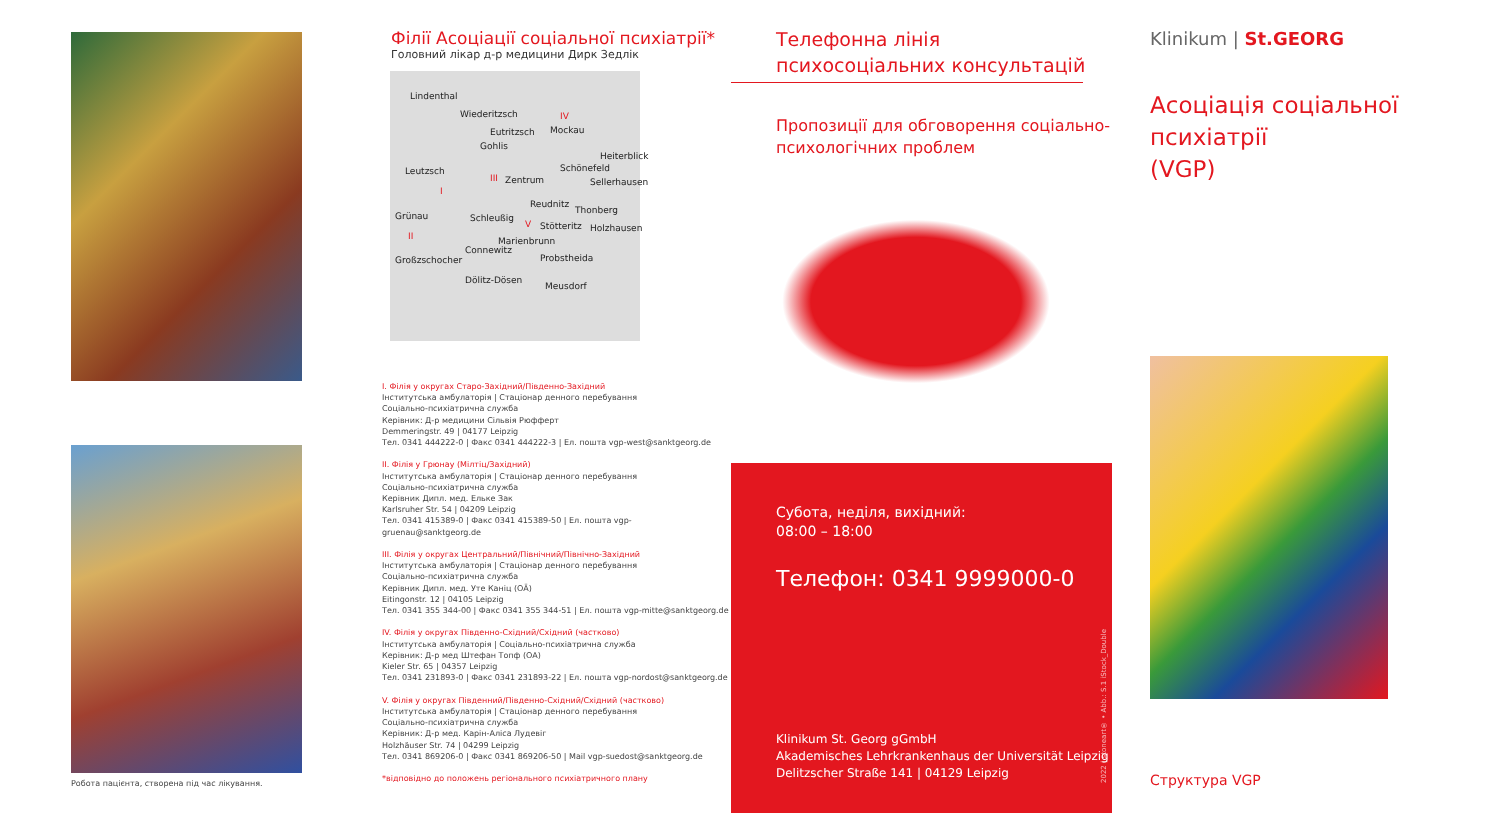Робота пацієнта, створена під час лікування.
Філії Асоціації соціальної психіатрії*
Головний лікар д-р медицини Дирк Зедлік
Lindenthal
Wiederitzsch IV
Eutritzsch Mockau
Gohlis
Leutzsch
III Zentrum
Schönefeld
Heiterblick
Sellerhausen
I
Grünau Schleußig
Reudnitz
Thonberg
V Stötteritz Holzhausen
II Marienbrunn
Connewitz
Großzschocher Probstheida
Dölitz-Dösen
Meusdorf
I. Філія у округах Старо-Західний/Південно-Західний
Інститутська амбулаторія | Стаціонар денного перебування
Соціально-психіатрична служба
Керівник: Д-р медицини Сільвія Рюфферт
Demmeringstr. 49 | 04177 Leipzig
Тел. 0341 444222-0 | Факс 0341 444222-3 | Ел. пошта vgp-west@sanktgeorg.de
II. Філія у Грюнау (Мілтіц/Західний)
Інститутська амбулаторія | Стаціонар денного перебування
Соціально-психіатрична служба
Керівник Дипл. мед. Ельке Зак
Karlsruher Str. 54 | 04209 Leipzig
Тел. 0341 415389-0 | Факс 0341 415389-50 | Ел. пошта vgp-gruenau@sanktgeorg.de
III. Філія у округах Центральний/Північний/Північно-Західний
Інститутська амбулаторія | Стаціонар денного перебування
Соціально-психіатрична служба
Керівник Дипл. мед. Уте Каніц (ОÄ)
Eitingonstr. 12 | 04105 Leipzig
Тел. 0341 355 344-00 | Факс 0341 355 344-51 | Ел. пошта vgp-mitte@sanktgeorg.de
IV. Філія у округах Південно-Східний/Східний (частково)
Інститутська амбулаторія | Соціально-психіатрична служба
Керівник: Д-р мед Штефан Топф (ОА)
Kieler Str. 65 | 04357 Leipzig
Тел. 0341 231893-0 | Факс 0341 231893-22 | Ел. пошта vgp-nordost@sanktgeorg.de
V. Філія у округах Південний/Південно-Східний/Східний (частково)
Інститутська амбулаторія | Стаціонар денного перебування
Соціально-психіатрична служба
Керівник: Д-р мед. Карін-Аліса Лудевіг
Holzhäuser Str. 74 | 04299 Leipzig
Тел. 0341 869206-0 | Факс 0341 869206-50 | Mail vgp-suedost@sanktgeorg.de
*відповідно до положень регіонального психіатричного плану
Телефонна лінія психосоціальних консультацій
Пропозиції для обговорення соціально-психологічних проблем
Субота, неділя, вихідний:
08:00 – 18:00
Телефон: 0341 9999000-0
Klinikum St. Georg gGmbH
Akademisches Lehrkrankenhaus der Universität Leipzig
Delitzscher Straße 141 | 04129 Leipzig
2022 | stoneart® • Abb.: S.1 iStock_Double
Klinikum | St.GEORG
Асоціація соціальної психіатрії
(VGP)
Структура VGP